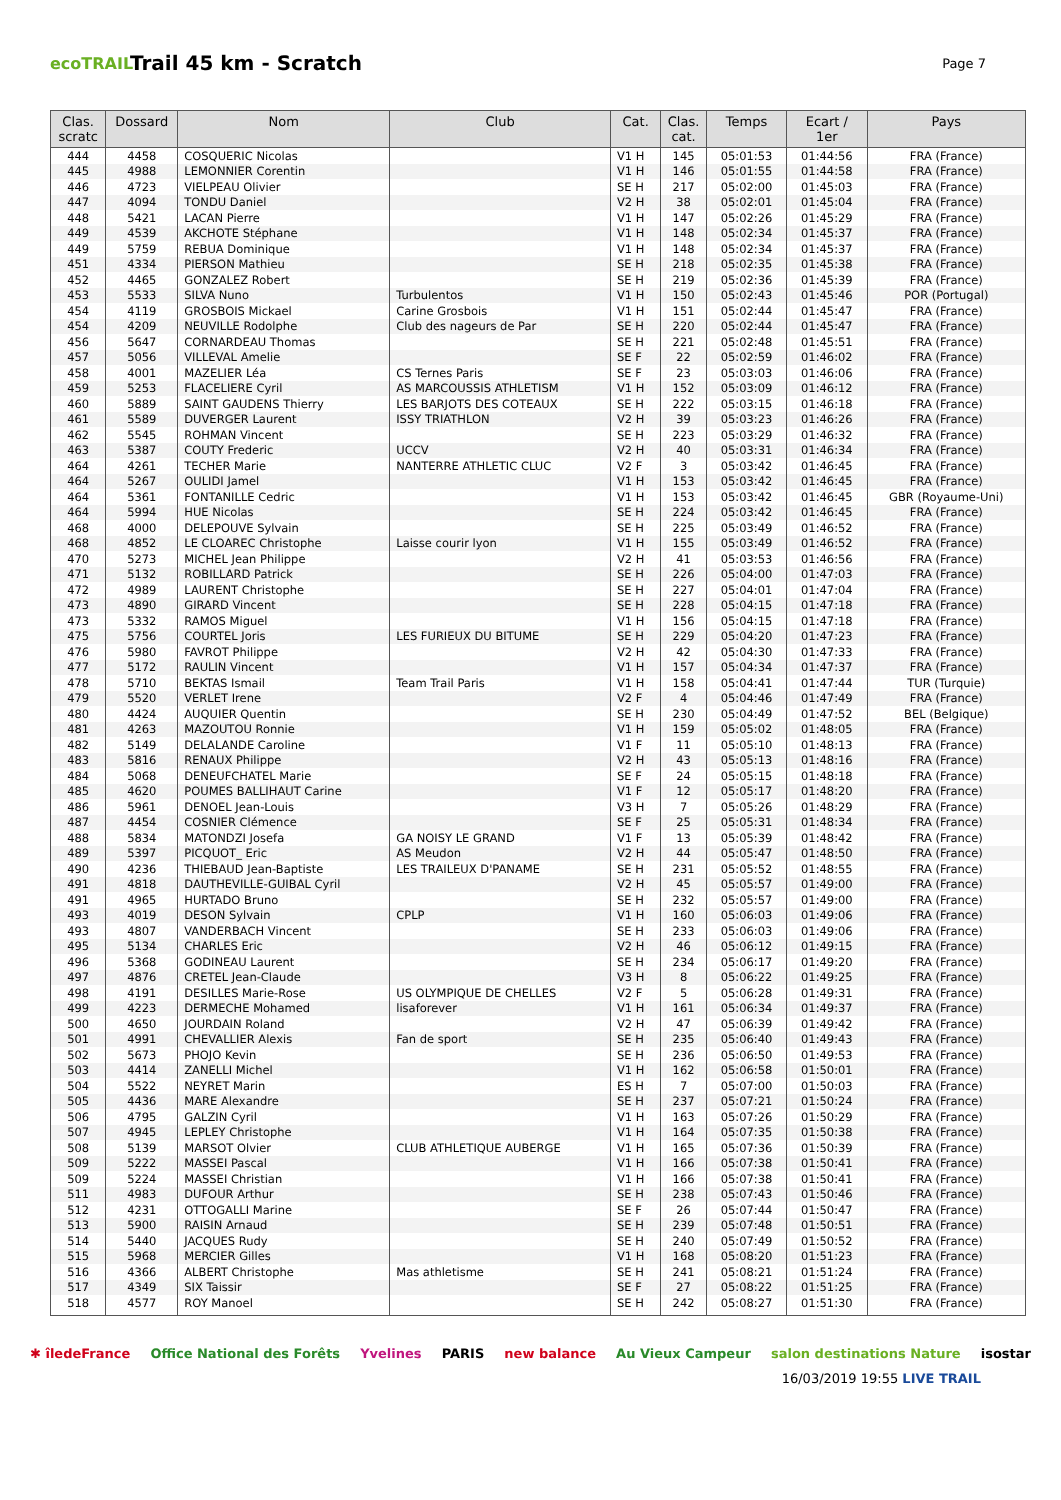ecoTRAIL
Trail 45 km - Scratch
Page 7
| Clas. scratc | Dossard | Nom | Club | Cat. | Clas. cat. | Temps | Ecart / 1er | Pays |
| --- | --- | --- | --- | --- | --- | --- | --- | --- |
| 444 | 4458 | COSQUERIC Nicolas | | V1 H | 145 | 05:01:53 | 01:44:56 | FRA (France) |
| 445 | 4988 | LEMONNIER Corentin | | V1 H | 146 | 05:01:55 | 01:44:58 | FRA (France) |
| 446 | 4723 | VIELPEAU Olivier | | SE H | 217 | 05:02:00 | 01:45:03 | FRA (France) |
| 447 | 4094 | TONDU Daniel | | V2 H | 38 | 05:02:01 | 01:45:04 | FRA (France) |
| 448 | 5421 | LACAN Pierre | | V1 H | 147 | 05:02:26 | 01:45:29 | FRA (France) |
| 449 | 4539 | AKCHOTE Stéphane | | V1 H | 148 | 05:02:34 | 01:45:37 | FRA (France) |
| 449 | 5759 | REBUA Dominique | | V1 H | 148 | 05:02:34 | 01:45:37 | FRA (France) |
| 451 | 4334 | PIERSON Mathieu | | SE H | 218 | 05:02:35 | 01:45:38 | FRA (France) |
| 452 | 4465 | GONZALEZ Robert | | SE H | 219 | 05:02:36 | 01:45:39 | FRA (France) |
| 453 | 5533 | SILVA Nuno | Turbulentos | V1 H | 150 | 05:02:43 | 01:45:46 | POR (Portugal) |
| 454 | 4119 | GROSBOIS Mickael | Carine Grosbois | V1 H | 151 | 05:02:44 | 01:45:47 | FRA (France) |
| 454 | 4209 | NEUVILLE Rodolphe | Club des nageurs de Par | SE H | 220 | 05:02:44 | 01:45:47 | FRA (France) |
| 456 | 5647 | CORNARDEAU Thomas | | SE H | 221 | 05:02:48 | 01:45:51 | FRA (France) |
| 457 | 5056 | VILLEVAL Amelie | | SE F | 22 | 05:02:59 | 01:46:02 | FRA (France) |
| 458 | 4001 | MAZELIER Léa | CS Ternes Paris | SE F | 23 | 05:03:03 | 01:46:06 | FRA (France) |
| 459 | 5253 | FLACELIERE Cyril | AS MARCOUSSIS ATHLETISM | V1 H | 152 | 05:03:09 | 01:46:12 | FRA (France) |
| 460 | 5889 | SAINT GAUDENS Thierry | LES BARJOTS DES COTEAUX | SE H | 222 | 05:03:15 | 01:46:18 | FRA (France) |
| 461 | 5589 | DUVERGER Laurent | ISSY TRIATHLON | V2 H | 39 | 05:03:23 | 01:46:26 | FRA (France) |
| 462 | 5545 | ROHMAN Vincent | | SE H | 223 | 05:03:29 | 01:46:32 | FRA (France) |
| 463 | 5387 | COUTY Frederic | UCCV | V2 H | 40 | 05:03:31 | 01:46:34 | FRA (France) |
| 464 | 4261 | TECHER Marie | NANTERRE ATHLETIC CLUC | V2 F | 3 | 05:03:42 | 01:46:45 | FRA (France) |
| 464 | 5267 | OULIDI Jamel | | V1 H | 153 | 05:03:42 | 01:46:45 | FRA (France) |
| 464 | 5361 | FONTANILLE Cedric | | V1 H | 153 | 05:03:42 | 01:46:45 | GBR (Royaume-Uni) |
| 464 | 5994 | HUE Nicolas | | SE H | 224 | 05:03:42 | 01:46:45 | FRA (France) |
| 468 | 4000 | DELEPOUVE Sylvain | | SE H | 225 | 05:03:49 | 01:46:52 | FRA (France) |
| 468 | 4852 | LE CLOAREC Christophe | Laisse courir lyon | V1 H | 155 | 05:03:49 | 01:46:52 | FRA (France) |
| 470 | 5273 | MICHEL Jean Philippe | | V2 H | 41 | 05:03:53 | 01:46:56 | FRA (France) |
| 471 | 5132 | ROBILLARD Patrick | | SE H | 226 | 05:04:00 | 01:47:03 | FRA (France) |
| 472 | 4989 | LAURENT Christophe | | SE H | 227 | 05:04:01 | 01:47:04 | FRA (France) |
| 473 | 4890 | GIRARD Vincent | | SE H | 228 | 05:04:15 | 01:47:18 | FRA (France) |
| 473 | 5332 | RAMOS Miguel | | V1 H | 156 | 05:04:15 | 01:47:18 | FRA (France) |
| 475 | 5756 | COURTEL Joris | LES FURIEUX DU BITUME | SE H | 229 | 05:04:20 | 01:47:23 | FRA (France) |
| 476 | 5980 | FAVROT Philippe | | V2 H | 42 | 05:04:30 | 01:47:33 | FRA (France) |
| 477 | 5172 | RAULIN Vincent | | V1 H | 157 | 05:04:34 | 01:47:37 | FRA (France) |
| 478 | 5710 | BEKTAS Ismail | Team Trail Paris | V1 H | 158 | 05:04:41 | 01:47:44 | TUR (Turquie) |
| 479 | 5520 | VERLET Irene | | V2 F | 4 | 05:04:46 | 01:47:49 | FRA (France) |
| 480 | 4424 | AUQUIER Quentin | | SE H | 230 | 05:04:49 | 01:47:52 | BEL (Belgique) |
| 481 | 4263 | MAZOUTOU Ronnie | | V1 H | 159 | 05:05:02 | 01:48:05 | FRA (France) |
| 482 | 5149 | DELALANDE Caroline | | V1 F | 11 | 05:05:10 | 01:48:13 | FRA (France) |
| 483 | 5816 | RENAUX Philippe | | V2 H | 43 | 05:05:13 | 01:48:16 | FRA (France) |
| 484 | 5068 | DENEUFCHATEL Marie | | SE F | 24 | 05:05:15 | 01:48:18 | FRA (France) |
| 485 | 4620 | POUMES BALLIHAUT Carine | | V1 F | 12 | 05:05:17 | 01:48:20 | FRA (France) |
| 486 | 5961 | DENOEL Jean-Louis | | V3 H | 7 | 05:05:26 | 01:48:29 | FRA (France) |
| 487 | 4454 | COSNIER Clémence | | SE F | 25 | 05:05:31 | 01:48:34 | FRA (France) |
| 488 | 5834 | MATONDZI Josefa | GA NOISY LE GRAND | V1 F | 13 | 05:05:39 | 01:48:42 | FRA (France) |
| 489 | 5397 | PICQUOT_ Eric | AS Meudon | V2 H | 44 | 05:05:47 | 01:48:50 | FRA (France) |
| 490 | 4236 | THIEBAUD Jean-Baptiste | LES TRAILEUX D'PANAME | SE H | 231 | 05:05:52 | 01:48:55 | FRA (France) |
| 491 | 4818 | DAUTHEVILLE-GUIBAL Cyril | | V2 H | 45 | 05:05:57 | 01:49:00 | FRA (France) |
| 491 | 4965 | HURTADO Bruno | | SE H | 232 | 05:05:57 | 01:49:00 | FRA (France) |
| 493 | 4019 | DESON Sylvain | CPLP | V1 H | 160 | 05:06:03 | 01:49:06 | FRA (France) |
| 493 | 4807 | VANDERBACH Vincent | | SE H | 233 | 05:06:03 | 01:49:06 | FRA (France) |
| 495 | 5134 | CHARLES Eric | | V2 H | 46 | 05:06:12 | 01:49:15 | FRA (France) |
| 496 | 5368 | GODINEAU Laurent | | SE H | 234 | 05:06:17 | 01:49:20 | FRA (France) |
| 497 | 4876 | CRETEL Jean-Claude | | V3 H | 8 | 05:06:22 | 01:49:25 | FRA (France) |
| 498 | 4191 | DESILLES Marie-Rose | US OLYMPIQUE DE CHELLES | V2 F | 5 | 05:06:28 | 01:49:31 | FRA (France) |
| 499 | 4223 | DERMECHE Mohamed | lisaforever | V1 H | 161 | 05:06:34 | 01:49:37 | FRA (France) |
| 500 | 4650 | JOURDAIN Roland | | V2 H | 47 | 05:06:39 | 01:49:42 | FRA (France) |
| 501 | 4991 | CHEVALLIER Alexis | Fan de sport | SE H | 235 | 05:06:40 | 01:49:43 | FRA (France) |
| 502 | 5673 | PHOJO Kevin | | SE H | 236 | 05:06:50 | 01:49:53 | FRA (France) |
| 503 | 4414 | ZANELLI Michel | | V1 H | 162 | 05:06:58 | 01:50:01 | FRA (France) |
| 504 | 5522 | NEYRET Marin | | ES H | 7 | 05:07:00 | 01:50:03 | FRA (France) |
| 505 | 4436 | MARE Alexandre | | SE H | 237 | 05:07:21 | 01:50:24 | FRA (France) |
| 506 | 4795 | GALZIN Cyril | | V1 H | 163 | 05:07:26 | 01:50:29 | FRA (France) |
| 507 | 4945 | LEPLEY Christophe | | V1 H | 164 | 05:07:35 | 01:50:38 | FRA (France) |
| 508 | 5139 | MARSOT Olvier | CLUB ATHLETIQUE AUBERGE | V1 H | 165 | 05:07:36 | 01:50:39 | FRA (France) |
| 509 | 5222 | MASSEI Pascal | | V1 H | 166 | 05:07:38 | 01:50:41 | FRA (France) |
| 509 | 5224 | MASSEI Christian | | V1 H | 166 | 05:07:38 | 01:50:41 | FRA (France) |
| 511 | 4983 | DUFOUR Arthur | | SE H | 238 | 05:07:43 | 01:50:46 | FRA (France) |
| 512 | 4231 | OTTOGALLI Marine | | SE F | 26 | 05:07:44 | 01:50:47 | FRA (France) |
| 513 | 5900 | RAISIN Arnaud | | SE H | 239 | 05:07:48 | 01:50:51 | FRA (France) |
| 514 | 5440 | JACQUES Rudy | | SE H | 240 | 05:07:49 | 01:50:52 | FRA (France) |
| 515 | 5968 | MERCIER Gilles | | V1 H | 168 | 05:08:20 | 01:51:23 | FRA (France) |
| 516 | 4366 | ALBERT Christophe | Mas athletisme | SE H | 241 | 05:08:21 | 01:51:24 | FRA (France) |
| 517 | 4349 | SIX Taissir | | SE F | 27 | 05:08:22 | 01:51:25 | FRA (France) |
| 518 | 4577 | ROY Manoel | | SE H | 242 | 05:08:27 | 01:51:30 | FRA (France) |
✱ îledeFrance Office National des Forêts Yvelines PARIS new balance Au Vieux Campeur salon destinations Nature isostar
16/03/2019 19:55 LIVE TRAIL